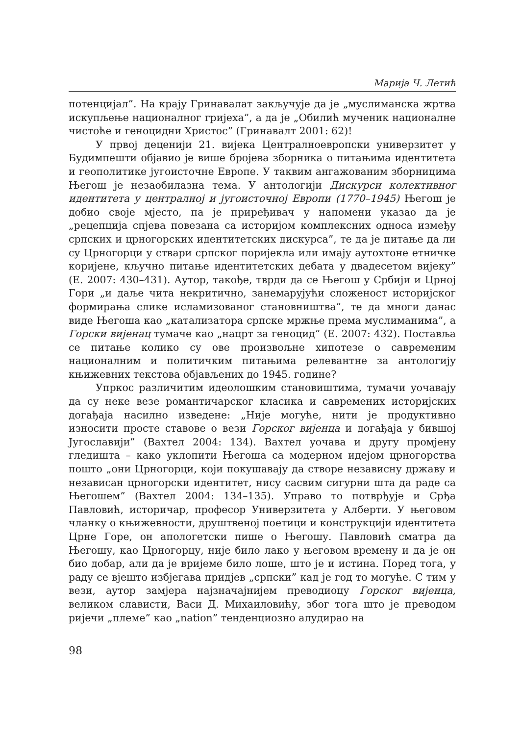Марија Ч. Летић
потенцијал”. На крају Гринавалат закључује да је „муслиманска жртва искупљење националног гријеха”, а да је „Обилић мученик националне чистоће и геноцидни Христос” (Гринавалт 2001: 62)!
У првој деценији 21. вијека Централноевропски универзитет у Будимпешти објавио је више бројева зборника о питањима идентитета и геополитике југоисточне Европе. У таквим ангажованим зборницима Његош је незаобилазна тема. У антологији Дискурси колективног идентитета у централној и југоисточној Европи (1770–1945) Његош је добио своје мјесто, па је приређивач у напомени указао да је „рецепција спјева повезана са историјом комплексних односа између српских и црногорских идентитетских дискурса”, те да је питање да ли су Црногорци у ствари српског поријекла или имају аутохтоне етничке коријене, кључно питање идентитетских дебата у двадесетом вијеку” (Е. 2007: 430–431). Аутор, такође, тврди да се Његош у Србији и Црној Гори „и даље чита некритично, занемарујући сложеност историјског формирања слике исламизованог становништва”, те да многи данас виде Његоша као „катализатора српске мржње према муслиманима”, а Горски вијенац тумаче као „нацрт за геноцид” (Е. 2007: 432). Поставља се питање колико су ове произвољне хипотезе о савременим националним и политичким питањима релевантне за антологију књижевних текстова објављених до 1945. године?
Упркос различитим идеолошким становиштима, тумачи уочавају да су неке везе романтичарског класика и савремених историјских догађаја насилно изведене: „Није могуће, нити је продуктивно износити просте ставове о вези Горског вијенца и догађаја у бившој Југославији” (Вахтел 2004: 134). Вахтел уочава и другу промјену гледишта – како уклопити Његоша са модерном идејом црногорства пошто „они Црногорци, који покушавају да створе независну државу и независан црногорски идентитет, нису сасвим сигурни шта да раде са Његошем” (Вахтел 2004: 134–135). Управо то потврђује и Срђа Павловић, историчар, професор Универзитета у Алберти. У његовом чланку о књижевности, друштвеној поетици и конструкцији идентитета Црне Горе, он апологетски пише о Његошу. Павловић сматра да Његошу, као Црногорцу, није било лако у његовом времену и да је он био добар, али да је вријеме било лоше, што је и истина. Поред тога, у раду се вјешто избјегава придјев „српски” кад је год то могуће. С тим у вези, аутор замјера најзначајнијем преводиоцу Горског вијенца, великом слависти, Васи Д. Михаиловићу, због тога што је преводом ријечи „племе” као „nation” тенденциозно алудирао на
98